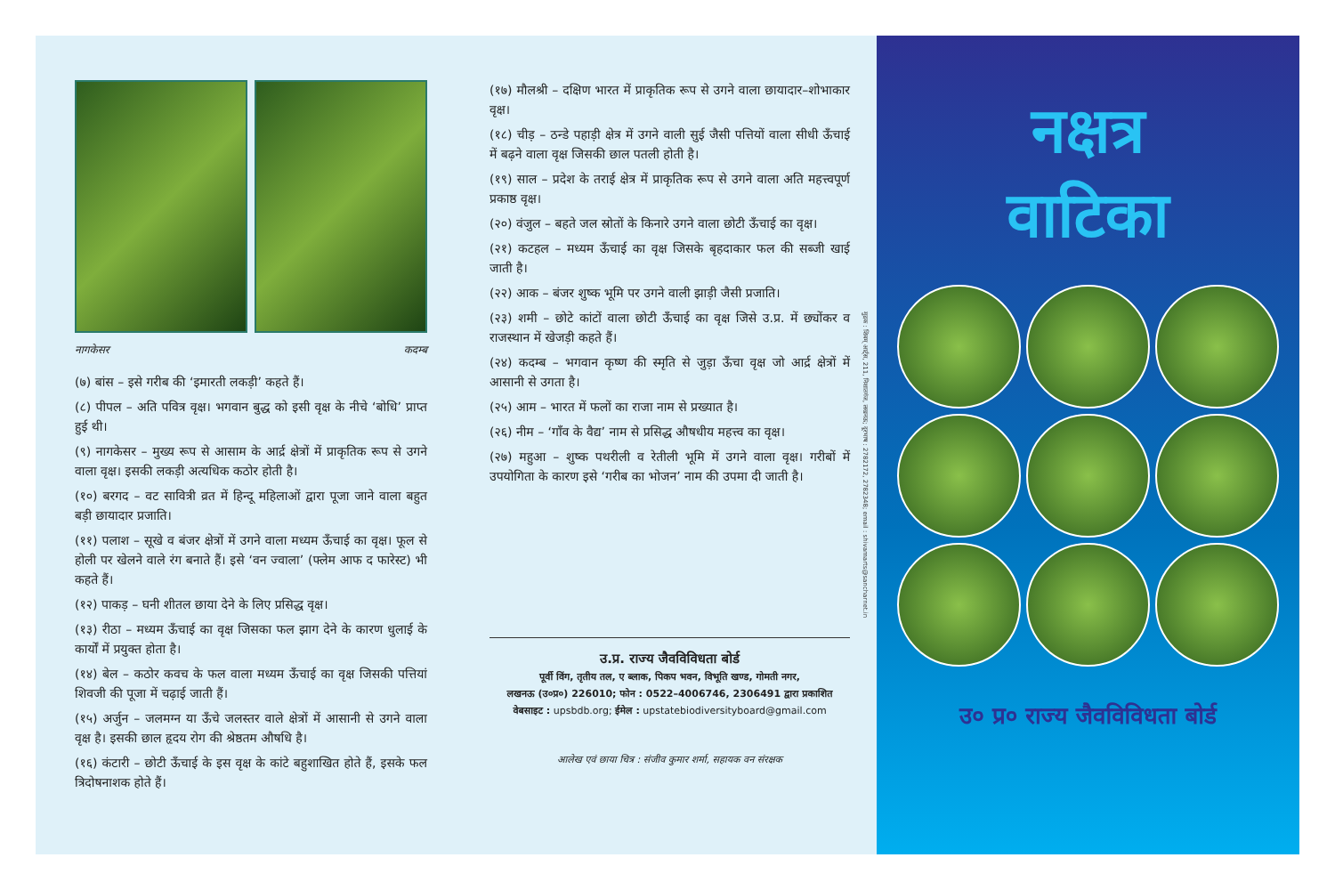नागकेसर कदम्ब
(७) बांस – इसे गरीब की ‘इमारती लकड़ी’ कहते हैं।
(८) पीपल – अति पवित्र वृक्ष। भगवान बुद्ध को इसी वृक्ष के नीचे ‘बोधि’ प्राप्त हुई थी।
(९) नागकेसर – मुख्य रूप से आसाम के आर्द्र क्षेत्रों में प्राकृतिक रूप से उगने वाला वृक्ष। इसकी लकड़ी अत्यधिक कठोर होती है।
(१०) बरगद – वट सावित्री व्रत में हिन्दू महिलाओं द्वारा पूजा जाने वाला बहुत बड़ी छायादार प्रजाति।
(११) पलाश – सूखे व बंजर क्षेत्रों में उगने वाला मध्यम ऊँचाई का वृक्ष। फूल से होली पर खेलने वाले रंग बनाते हैं। इसे ‘वन ज्वाला’ (फ्लेम आफ द फारेस्ट) भी कहते हैं।
(१२) पाकड़ – घनी शीतल छाया देने के लिए प्रसिद्ध वृक्ष।
(१३) रीठा – मध्यम ऊँचाई का वृक्ष जिसका फल झाग देने के कारण धुलाई के कार्यों में प्रयुक्त होता है।
(१४) बेल – कठोर कवच के फल वाला मध्यम ऊँचाई का वृक्ष जिसकी पत्तियां शिवजी की पूजा में चढ़ाई जाती हैं।
(१५) अर्जुन – जलमग्न या ऊँचे जलस्तर वाले क्षेत्रों में आसानी से उगने वाला वृक्ष है। इसकी छाल हृदय रोग की श्रेष्ठतम औषधि है।
(१६) कंटारी – छोटी ऊँचाई के इस वृक्ष के कांटे बहुशाखित होते हैं, इसके फल त्रिदोषनाशक होते हैं।
(१७) मौलश्री – दक्षिण भारत में प्राकृतिक रूप से उगने वाला छायादार–शोभाकार वृक्ष।
(१८) चीड़ – ठन्डे पहाड़ी क्षेत्र में उगने वाली सुई जैसी पत्तियों वाला सीधी ऊँचाई में बढ़ने वाला वृक्ष जिसकी छाल पतली होती है।
(१९) साल – प्रदेश के तराई क्षेत्र में प्राकृतिक रूप से उगने वाला अति महत्त्वपूर्ण प्रकाष्ठ वृक्ष।
(२०) वंजुल – बहते जल स्रोतों के किनारे उगने वाला छोटी ऊँचाई का वृक्ष।
(२१) कटहल – मध्यम ऊँचाई का वृक्ष जिसके बृहदाकार फल की सब्जी खाई जाती है।
(२२) आक – बंजर शुष्क भूमि पर उगने वाली झाड़ी जैसी प्रजाति।
(२३) शमी – छोटे कांटों वाला छोटी ऊँचाई का वृक्ष जिसे उ.प्र. में छ्योंकर व राजस्थान में खेजड़ी कहते हैं।
(२४) कदम्ब – भगवान कृष्ण की स्मृति से जुड़ा ऊँचा वृक्ष जो आर्द्र क्षेत्रों में आसानी से उगता है।
(२५) आम – भारत में फलों का राजा नाम से प्रख्यात है।
(२६) नीम – ‘गाँव के वैद्य’ नाम से प्रसिद्ध औषधीय महत्त्व का वृक्ष।
(२७) महुआ – शुष्क पथरीली व रेतीली भूमि में उगने वाला वृक्ष। गरीबों में उपयोगिता के कारण इसे ‘गरीब का भोजन’ नाम की उपमा दी जाती है।
उ.प्र. राज्य जैवविविधता बोर्ड
पूर्वी विंग, तृतीय तल, ए ब्लाक, पिकप भवन, विभूति खण्ड, गोमती नगर,
लखनऊ (उ०प्र०) 226010; फोन : 0522–4006746, 2306491 द्वारा प्रकाशित
वेबसाइट : upsbdb.org; ईमेल : upstatebiodiversityboard@gmail.com
आलेख एवं छाया चित्र : संजीव कुमार शर्मा, सहायक वन संरक्षक
नक्षत्र
वाटिका
उ० प्र० राज्य जैवविविधता बोर्ड
मुद्रक : शिवम् आर्ट्स, 211, निशातगंज, लखनऊ; दूरभाष : 2782172, 2782348; email : shivamarts@sancharnet.in